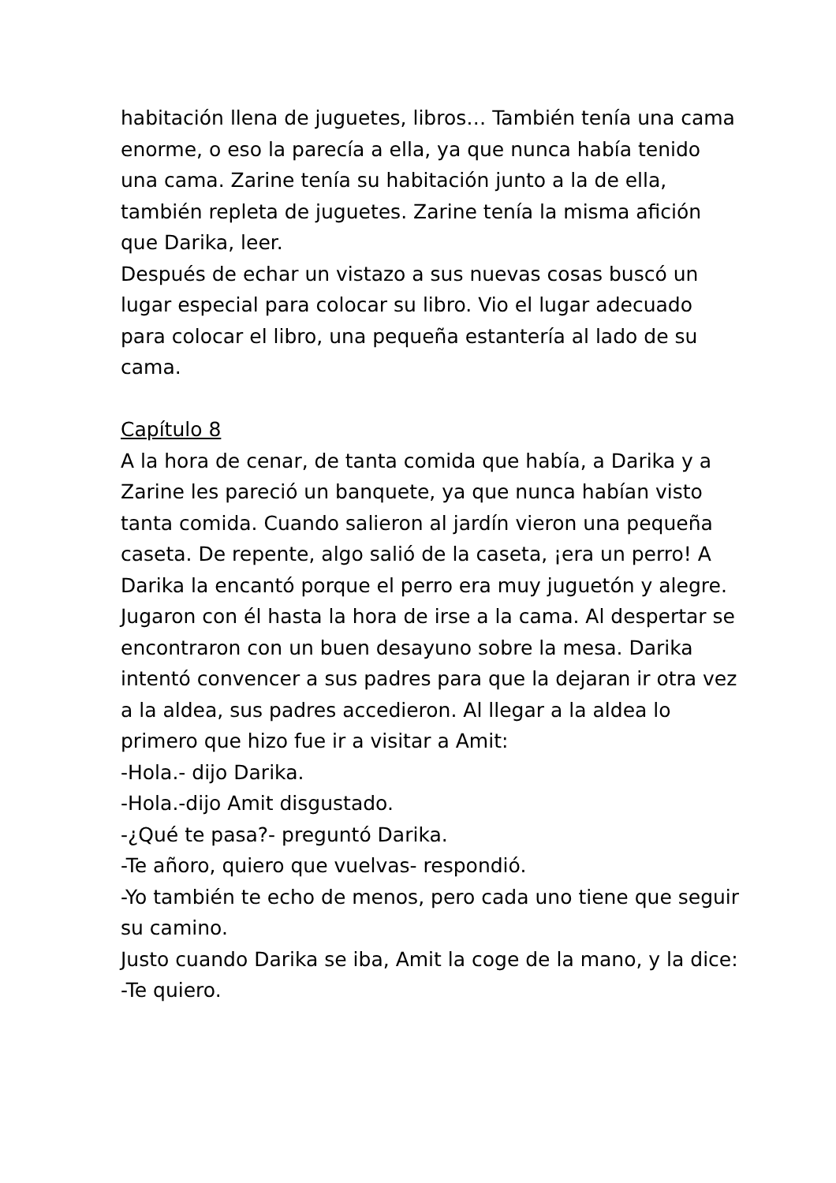habitación llena de juguetes, libros… También tenía una cama enorme, o eso la parecía a ella, ya que nunca había tenido una cama. Zarine tenía su habitación junto a la de ella, también repleta de juguetes. Zarine tenía la misma afición que Darika, leer.
Después de echar un vistazo a sus nuevas cosas buscó un lugar especial para colocar su libro. Vio el lugar adecuado para colocar el libro, una pequeña estantería al lado de su cama.
Capítulo 8
A la hora de cenar, de tanta comida que había, a Darika y a Zarine les pareció un banquete, ya que nunca habían visto tanta comida. Cuando salieron al jardín vieron una pequeña caseta. De repente, algo salió de la caseta, ¡era un perro! A Darika la encantó porque el perro era muy juguetón y alegre. Jugaron con él hasta la hora de irse a la cama. Al despertar se encontraron con un buen desayuno sobre la mesa. Darika intentó convencer a sus padres para que la dejaran ir otra vez a la aldea, sus padres accedieron. Al llegar a la aldea lo primero que hizo fue ir a visitar a Amit:
-Hola.- dijo Darika.
-Hola.-dijo Amit disgustado.
-¿Qué te pasa?- preguntó Darika.
-Te añoro, quiero que vuelvas- respondió.
-Yo también te echo de menos, pero cada uno tiene que seguir su camino.
Justo cuando Darika se iba, Amit la coge de la mano, y la dice:
-Te quiero.